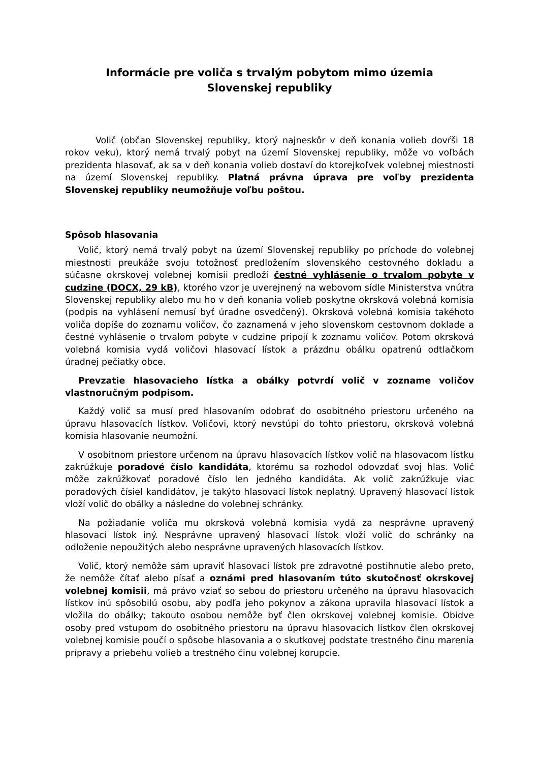Informácie pre voliča s trvalým pobytom mimo územia
Slovenskej republiky
Volič (občan Slovenskej republiky, ktorý najneskôr v deň konania volieb dovŕši 18 rokov veku), ktorý nemá trvalý pobyt na území Slovenskej republiky, môže vo voľbách prezidenta hlasovať, ak sa v deň konania volieb dostaví do ktorejkoľvek volebnej miestnosti na území Slovenskej republiky. Platná právna úprava pre voľby prezidenta Slovenskej republiky neumožňuje voľbu poštou.
Spôsob hlasovania
Volič, ktorý nemá trvalý pobyt na území Slovenskej republiky po príchode do volebnej miestnosti preukáže svoju totožnosť predložením slovenského cestovného dokladu a súčasne okrskovej volebnej komisii predloží čestné vyhlásenie o trvalom pobyte v cudzine (DOCX, 29 kB), ktorého vzor je uverejnený na webovom sídle Ministerstva vnútra Slovenskej republiky alebo mu ho v deň konania volieb poskytne okrsková volebná komisia (podpis na vyhlásení nemusí byť úradne osvedčený). Okrsková volebná komisia takéhoto voliča dopíše do zoznamu voličov, čo zaznamená v jeho slovenskom cestovnom doklade a čestné vyhlásenie o trvalom pobyte v cudzine pripojí k zoznamu voličov. Potom okrsková volebná komisia vydá voličovi hlasovací lístok a prázdnu obálku opatrenú odtlačkom úradnej pečiatky obce.
Prevzatie hlasovacieho lístka a obálky potvrdí volič v zozname voličov vlastnoručným podpisom.
Každý volič sa musí pred hlasovaním odobrať do osobitného priestoru určeného na úpravu hlasovacích lístkov. Voličovi, ktorý nevstúpi do tohto priestoru, okrsková volebná komisia hlasovanie neumožní.
V osobitnom priestore určenom na úpravu hlasovacích lístkov volič na hlasovacom lístku zakrúžkuje poradové číslo kandidáta, ktorému sa rozhodol odovzdať svoj hlas. Volič môže zakrúžkovať poradové číslo len jedného kandidáta. Ak volič zakrúžkuje viac poradových čísiel kandidátov, je takýto hlasovací lístok neplatný. Upravený hlasovací lístok vloží volič do obálky a následne do volebnej schránky.
Na požiadanie voliča mu okrsková volebná komisia vydá za nesprávne upravený hlasovací lístok iný. Nesprávne upravený hlasovací lístok vloží volič do schránky na odloženie nepoužitých alebo nesprávne upravených hlasovacích lístkov.
Volič, ktorý nemôže sám upraviť hlasovací lístok pre zdravotné postihnutie alebo preto, že nemôže čítať alebo písať a oznámi pred hlasovaním túto skutočnosť okrskovej volebnej komisii, má právo vziať so sebou do priestoru určeného na úpravu hlasovacích lístkov inú spôsobilú osobu, aby podľa jeho pokynov a zákona upravila hlasovací lístok a vložila do obálky; takouto osobou nemôže byť člen okrskovej volebnej komisie. Obidve osoby pred vstupom do osobitného priestoru na úpravu hlasovacích lístkov člen okrskovej volebnej komisie poučí o spôsobe hlasovania a o skutkovej podstate trestného činu marenia prípravy a priebehu volieb a trestného činu volebnej korupcie.